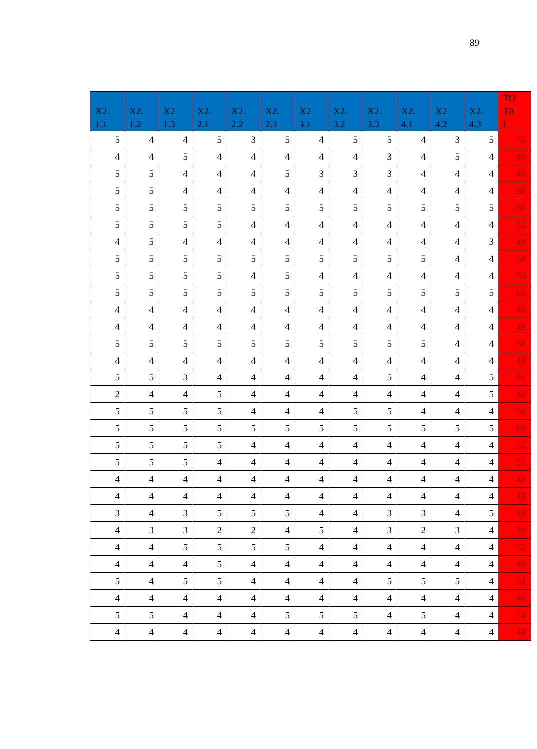89
| X2. 1.1 | X2. 1.2 | X2. 1.3 | X2. 2.1 | X2. 2.2 | X2. 2.3 | X2. 3.1 | X2. 3.2 | X2. 3.3 | X2. 4.1 | X2. 4.2 | X2. 4.3 | TO TA L |
| --- | --- | --- | --- | --- | --- | --- | --- | --- | --- | --- | --- | --- |
| 5 | 4 | 4 | 5 | 3 | 5 | 4 | 5 | 5 | 4 | 3 | 5 | 52 |
| 4 | 4 | 5 | 4 | 4 | 4 | 4 | 4 | 3 | 4 | 5 | 4 | 49 |
| 5 | 5 | 4 | 4 | 4 | 5 | 3 | 3 | 3 | 4 | 4 | 4 | 48 |
| 5 | 5 | 4 | 4 | 4 | 4 | 4 | 4 | 4 | 4 | 4 | 4 | 50 |
| 5 | 5 | 5 | 5 | 5 | 5 | 5 | 5 | 5 | 5 | 5 | 5 | 60 |
| 5 | 5 | 5 | 5 | 4 | 4 | 4 | 4 | 4 | 4 | 4 | 4 | 52 |
| 4 | 5 | 4 | 4 | 4 | 4 | 4 | 4 | 4 | 4 | 4 | 3 | 48 |
| 5 | 5 | 5 | 5 | 5 | 5 | 5 | 5 | 5 | 5 | 4 | 4 | 58 |
| 5 | 5 | 5 | 5 | 4 | 5 | 4 | 4 | 4 | 4 | 4 | 4 | 53 |
| 5 | 5 | 5 | 5 | 5 | 5 | 5 | 5 | 5 | 5 | 5 | 5 | 60 |
| 4 | 4 | 4 | 4 | 4 | 4 | 4 | 4 | 4 | 4 | 4 | 4 | 48 |
| 4 | 4 | 4 | 4 | 4 | 4 | 4 | 4 | 4 | 4 | 4 | 4 | 48 |
| 5 | 5 | 5 | 5 | 5 | 5 | 5 | 5 | 5 | 5 | 4 | 4 | 58 |
| 4 | 4 | 4 | 4 | 4 | 4 | 4 | 4 | 4 | 4 | 4 | 4 | 48 |
| 5 | 5 | 3 | 4 | 4 | 4 | 4 | 4 | 5 | 4 | 4 | 5 | 51 |
| 2 | 4 | 4 | 5 | 4 | 4 | 4 | 4 | 4 | 4 | 4 | 5 | 48 |
| 5 | 5 | 5 | 5 | 4 | 4 | 4 | 5 | 5 | 4 | 4 | 4 | 54 |
| 5 | 5 | 5 | 5 | 5 | 5 | 5 | 5 | 5 | 5 | 5 | 5 | 60 |
| 5 | 5 | 5 | 5 | 4 | 4 | 4 | 4 | 4 | 4 | 4 | 4 | 52 |
| 5 | 5 | 5 | 4 | 4 | 4 | 4 | 4 | 4 | 4 | 4 | 4 | 51 |
| 4 | 4 | 4 | 4 | 4 | 4 | 4 | 4 | 4 | 4 | 4 | 4 | 48 |
| 4 | 4 | 4 | 4 | 4 | 4 | 4 | 4 | 4 | 4 | 4 | 4 | 48 |
| 3 | 4 | 3 | 5 | 5 | 5 | 4 | 4 | 3 | 3 | 4 | 5 | 48 |
| 4 | 3 | 3 | 2 | 2 | 4 | 5 | 4 | 3 | 2 | 3 | 4 | 39 |
| 4 | 4 | 5 | 5 | 5 | 5 | 4 | 4 | 4 | 4 | 4 | 4 | 52 |
| 4 | 4 | 4 | 5 | 4 | 4 | 4 | 4 | 4 | 4 | 4 | 4 | 49 |
| 5 | 4 | 5 | 5 | 4 | 4 | 4 | 4 | 5 | 5 | 5 | 4 | 54 |
| 4 | 4 | 4 | 4 | 4 | 4 | 4 | 4 | 4 | 4 | 4 | 4 | 48 |
| 5 | 5 | 4 | 4 | 4 | 5 | 5 | 5 | 4 | 5 | 4 | 4 | 54 |
| 4 | 4 | 4 | 4 | 4 | 4 | 4 | 4 | 4 | 4 | 4 | 4 | 48 |